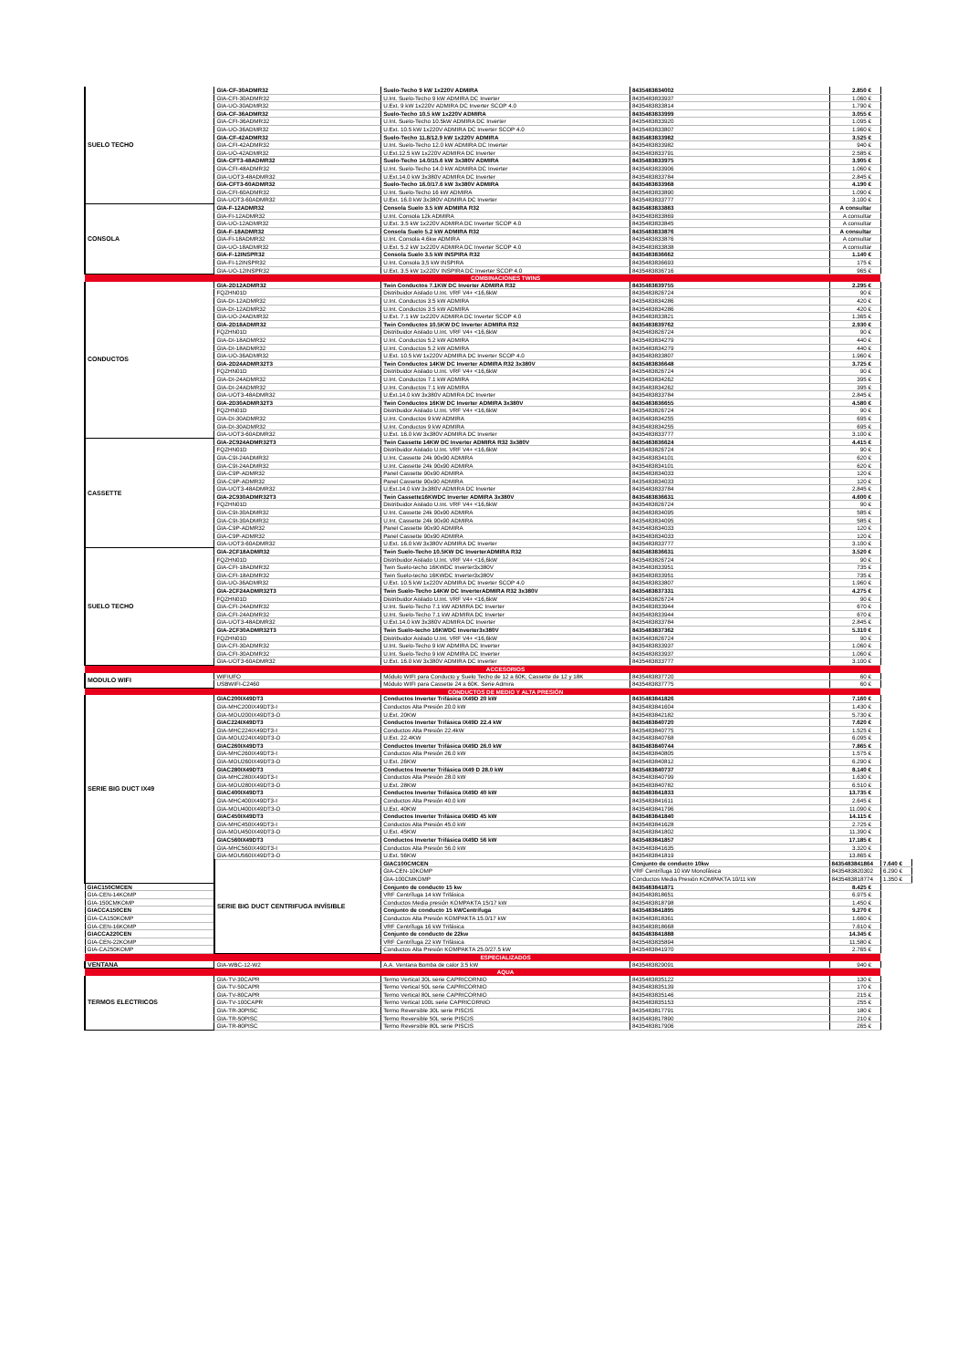| SUELO TECHO | GIA-CF-30ADMR32 | Suelo-Techo 9 kW 1x220V ADMIRA | 8435483834002 | 2.850 € | |
| | GIA-CFI-30ADMR32 | U.Int. Suelo-Techo 9 kW ADMIRA DC Inverter | 8435483833937 | 1.060 € | |
| | GIA-UO-30ADMR32 | U.Ext. 9 kW 1x220V ADMIRA DC Inverter SCOP 4.0 | 8435483833814 | 1.790 € | |
| | GIA-CF-36ADMR32 | Suelo-Techo 10.5 kW 1x220V ADMIRA | 8435483833999 | 3.055 € | |
| | GIA-CFI-36ADMR32 | U.Int. Suelo-Techo 10.5kW ADMIRA DC Inverter | 8435483833920 | 1.095 € | |
| | GIA-UO-36ADMR32 | U.Ext. 10.5 kW 1x220V ADMIRA DC Inverter SCOP 4.0 | 8435483833807 | 1.960 € | |
| | GIA-CF-42ADMR32 | Suelo-Techo 11.8/12.9 kW 1x220V ADMIRA | 8435483833982 | 3.525 € | |
| | GIA-CFI-42ADMR32 | U.Int. Suelo-Techo 12.0 kW ADMIRA DC Inverter | 8435483833982 | 940 € | |
| | GIA-UO-42ADMR32 | U.Ext.12.5 kW 1x220V ADMIRA DC Inverter | 8435483833791 | 2.585 € | |
| | GIA-CFT3-48ADMR32 | Suelo-Techo 14.0/15.6 kW 3x380V ADMIRA | 8435483833975 | 3.905 € | |
| | GIA-CFI-48ADMR32 | U.Int. Suelo-Techo 14.0 kW ADMIRA DC Inverter | 8435483833906 | 1.060 € | |
| | GIA-UOT3-48ADMR32 | U.Ext.14.0 kW 3x380V ADMIRA DC Inverter | 8435483833784 | 2.845 € | |
| | GIA-CFT3-60ADMR32 | Suelo-Techo 16.0/17.6 kW 3x380V ADMIRA | 8435483833968 | 4.190 € | |
| | GIA-CFI-60ADMR32 | U.Int. Suelo-Techo 16 kW ADMIRA | 8435483833890 | 1.090 € | |
| | GIA-UOT3-60ADMR32 | U.Ext. 16.0 kW 3x380V ADMIRA DC Inverter | 8435483833777 | 3.100 € | |
| CONSOLA | GIA-F-12ADMR32 | Consola Suelo 3.5 kW ADMIRA R32 | 8435483833883 | A consultar | |
| | GIA-FI-12ADMR32 | U.Int. Consola 12k ADMIRA | 8435483833869 | A consultar | |
| | GIA-UO-12ADMR32 | U.Ext. 3.5 kW 1x220V ADMIRA DC Inverter SCOP 4.0 | 8435483833845 | A consultar | |
| | GIA-F-18ADMR32 | Consola Suelo 5.2 kW ADMIRA R32 | 8435483833876 | A consultar | |
| | GIA-FI-18ADMR32 | U.Int. Consola 4.6kw ADMIRA | 8435483833876 | A consultar | |
| | GIA-UO-18ADMR32 | U.Ext. 5.2 kW 1x220V ADMIRA DC Inverter SCOP 4.0 | 8435483833838 | A consultar | |
| | GIA-F-12INSPR32 | Consola Suelo 3.5 kW INSPIRA R32 | 8435483836662 | 1.140 € | |
| | GIA-FI-12INSPR32 | U.Int. Consola 3,5 kW INSPIRA | 8435483836693 | 175 € | |
| | GIA-UO-12INSPR32 | U.Ext. 3.5 kW 1x220V INSPIRA DC Inverter SCOP 4.0 | 8435483836716 | 965 € | |
| | | COMBINACIONES TWINS | | | |
| CONDUCTOS | GIA-2D12ADMR32 | Twin Conductos 7.1KW DC Inverter ADMIRA R32 | 8435483839755 | 2.295 € | |
| | FQZHN01D | Distribuidor Aislado U.Int. VRF V4+ <16,6kW | 8435483826724 | 90 € | |
| | GIA-DI-12ADMR32 | U.Int. Conductos 3.5 kW ADMIRA | 8435483834286 | 420 € | |
| | GIA-DI-12ADMR32 | U.Int. Conductos 3.5 kW ADMIRA | 8435483834286 | 420 € | |
| | GIA-UO-24ADMR32 | U.Ext. 7.1 kW 1x220V ADMIRA DC Inverter SCOP 4.0 | 8435483833821 | 1.365 € | |
| | GIA-2D18ADMR32 | Twin Conductos 10.5KW DC Inverter ADMIRA R32 | 8435483839762 | 2.930 € | |
| | FQZHN01D | Distribuidor Aislado U.Int. VRF V4+ <16,6kW | 8435483826724 | 90 € | |
| | GIA-DI-18ADMR32 | U.Int. Conductos 5.2 kW ADMIRA | 8435483834279 | 440 € | |
| | GIA-DI-18ADMR32 | U.Int. Conductos 5.2 kW ADMIRA | 8435483834279 | 440 € | |
| | GIA-UO-36ADMR32 | U.Ext. 10.5 kW 1x220V ADMIRA DC Inverter SCOP 4.0 | 8435483833807 | 1.960 € | |
| | GIA-2D24ADMR32T3 | Twin Conductos 14KW DC Inverter ADMIRA R32 3x380V | 8435483836648 | 3.725 € | |
| | FQZHN01D | Distribuidor Aislado U.Int. VRF V4+ <16,6kW | 8435483826724 | 90 € | |
| | GIA-DI-24ADMR32 | U.Int. Conductos 7.1 kW ADMIRA | 8435483834262 | 395 € | |
| | GIA-DI-24ADMR32 | U.Int. Conductos 7.1 kW ADMIRA | 8435483834262 | 395 € | |
| | GIA-UOT3-48ADMR32 | U.Ext.14.0 kW 3x380V ADMIRA DC Inverter | 8435483833784 | 2.845 € | |
| | GIA-2D30ADMR32T3 | Twin Conductos 16KW DC Inverter ADMIRA 3x380V | 8435483836655 | 4.580 € | |
| | FQZHN01D | Distribuidor Aislado U.Int. VRF V4+ <16,6kW | 8435483826724 | 90 € | |
| | GIA-DI-30ADMR32 | U.Int. Conductos 9 kW ADMIRA | 8435483834255 | 695 € | |
| | GIA-DI-30ADMR32 | U.Int. Conductos 9 kW ADMIRA | 8435483834255 | 695 € | |
| | GIA-UOT3-60ADMR32 | U.Ext. 16.0 kW 3x380V ADMIRA DC Inverter | 8435483833777 | 3.100 € | |
| CASSETTE | GIA-2C924ADMR32T3 | Twin Cassette 14KW DC Inverter ADMIRA R32 3x380V | 8435483836624 | 4.415 € | |
| | FQZHN01D | Distribuidor Aislado U.Int. VRF V4+ <16,6kW | 8435483826724 | 90 € | |
| | GIA-C9I-24ADMR32 | U.Int. Cassette 24k 90x90 ADMIRA | 8435483834101 | 620 € | |
| | GIA-C9I-24ADMR32 | U.Int. Cassette 24k 90x90 ADMIRA | 8435483834101 | 620 € | |
| | GIA-C9P-ADMR32 | Panel Cassette 90x90 ADMIRA | 8435483834033 | 120 € | |
| | GIA-C9P-ADMR32 | Panel Cassette 90x90 ADMIRA | 8435483834033 | 120 € | |
| | GIA-UOT3-48ADMR32 | U.Ext.14.0 kW 3x380V ADMIRA DC Inverter | 8435483833784 | 2.845 € | |
| | GIA-2C930ADMR32T3 | Twin Cassette16KWDC Inverter ADMIRA 3x380V | 8435483836631 | 4.600 € | |
| | FQZHN01D | Distribuidor Aislado U.Int. VRF V4+ <16,6kW | 8435483826724 | 90 € | |
| | GIA-C9I-30ADMR32 | U.Int. Cassette 24k 90x90 ADMIRA | 8435483834095 | 585 € | |
| | GIA-C9I-30ADMR32 | U.Int. Cassette 24k 90x90 ADMIRA | 8435483834095 | 585 € | |
| | GIA-C9P-ADMR32 | Panel Cassette 90x90 ADMIRA | 8435483834033 | 120 € | |
| | GIA-C9P-ADMR32 | Panel Cassette 90x90 ADMIRA | 8435483834033 | 120 € | |
| | GIA-UOT3-60ADMR32 | U.Ext. 16.0 kW 3x380V ADMIRA DC Inverter | 8435483833777 | 3.100 € | |
| SUELO TECHO | GIA-2CF18ADMR32 | Twin Suelo-Techo 10.5KW DC InverterADMIRA R32 | 8435483836631 | 3.520 € | |
| | FQZHN01D | Distribuidor Aislado U.Int. VRF V4+ <16,6kW | 8435483826724 | 90 € | |
| | GIA-CFI-18ADMR32 | Twin Suelo-techo 16KWDC Inverter3x380V | 8435483833951 | 735 € | |
| | GIA-CFI-18ADMR32 | Twin Suelo-techo 16KWDC Inverter3x380V | 8435483833951 | 735 € | |
| | GIA-UO-36ADMR32 | U.Ext. 10.5 kW 1x220V ADMIRA DC Inverter SCOP 4.0 | 8435483833807 | 1.960 € | |
| | GIA-2CF24ADMR32T3 | Twin Suelo-Techo 14KW DC InverterADMIRA R32 3x380V | 8435483837331 | 4.275 € | |
| | FQZHN01D | Distribuidor Aislado U.Int. VRF V4+ <16,6kW | 8435483826724 | 90 € | |
| | GIA-CFI-24ADMR32 | U.Int. Suelo-Techo 7.1 kW ADMIRA DC Inverter | 8435483833944 | 670 € | |
| | GIA-CFI-24ADMR32 | U.Int. Suelo-Techo 7.1 kW ADMIRA DC Inverter | 8435483833944 | 670 € | |
| | GIA-UOT3-48ADMR32 | U.Ext.14.0 kW 3x380V ADMIRA DC Inverter | 8435483833784 | 2.845 € | |
| | GIA-2CF30ADMR32T3 | Twin Suelo-techo 16KWDC Inverter3x380V | 8435483837362 | 5.310 € | |
| | FQZHN01D | Distribuidor Aislado U.Int. VRF V4+ <16,6kW | 8435483826724 | 90 € | |
| | GIA-CFI-30ADMR32 | U.Int. Suelo-Techo 9 kW ADMIRA DC Inverter | 8435483833937 | 1.060 € | |
| | GIA-CFI-30ADMR32 | U.Int. Suelo-Techo 9 kW ADMIRA DC Inverter | 8435483833937 | 1.060 € | |
| | GIA-UOT3-60ADMR32 | U.Ext. 16.0 kW 3x380V ADMIRA DC Inverter | 8435483833777 | 3.100 € | |
| | | ACCESORIOS | | | |
| MODULO WIFI | WIFIUFO | Módulo WIFI para Conducto y Suelo Techo de 12 a 60K; Cassette de 12 y 18K | 8435483837720 | 60 € | |
| | USBWIFI-C2460 | Módulo WIFI para Cassette 24 a 60K. Serie Admira | 8435483837775 | 60 € | |
| | | CONDUCTOS DE MEDIO Y ALTA PRESIÓN | | | |
| SERIE BIG DUCT IX49 | GIAC200IX49DT3 | Conductos Inverter Trifásica IX49D 20 kW | 8435483841826 | 7.160 € | |
| | GIA-MHC200IX49DT3-I | Conductos Alta Presión 20.0 kW | 8435483841604 | 1.430 € | |
| | GIA-MOU200IX49DT3-O | U.Ext. 20KW | 8435483842182 | 5.730 € | |
| | GIAC224IX49DT3 | Conductos Inverter Trifásica IX49D 22.4 kW | 8435483840720 | 7.620 € | |
| | GIA-MHC224IX49DT3-I | Conductos Alta Presión 22.4kW | 8435483840775 | 1.525 € | |
| | GIA-MOU224IX49DT3-O | U.Ext. 22.4KW | 8435483840768 | 6.095 € | |
| | GIAC260IX49DT3 | Conductos Inverter Trifásica IX49D 26.0 kW | 8435483840744 | 7.865 € | |
| | GIA-MHC260IX49DT3-I | Conductos Alta Presión 26.0 kW | 8435483840805 | 1.575 € | |
| | GIA-MOU260IX49DT3-O | U.Ext. 26KW | 8435483840812 | 6.290 € | |
| | GIAC280IX49DT3 | Conductos Inverter Trifásica IX49 D 28.0 kW | 8435483840737 | 8.140 € | |
| | GIA-MHC280IX49DT3-I | Conductos Alta Presión 28.0 kW | 8435483840799 | 1.630 € | |
| | GIA-MOU280IX49DT3-O | U.Ext. 28KW | 8435483840782 | 6.510 € | |
| | GIAC400IX49DT3 | Conductos Inverter Trifásica IX49D 40 kW | 8435483841833 | 13.735 € | |
| | GIA-MHC400IX49DT3-I | Conductos Alta Presión 40.0 kW | 8435483841611 | 2.645 € | |
| | GIA-MOU400IX49DT3-O | U.Ext. 40KW | 8435483841796 | 11.090 € | |
| | GIAC450IX49DT3 | Conductos Inverter Trifásica IX49D 45 kW | 8435483841840 | 14.115 € | |
| | GIA-MHC450IX49DT3-I | Conductos Alta Presión 45.0 kW | 8435483841628 | 2.725 € | |
| | GIA-MOU450IX49DT3-O | U.Ext. 45KW | 8435483841802 | 11.390 € | |
| | GIAC560IX49DT3 | Conductos Inverter Trifásica IX49D 56 kW | 8435483841857 | 17.185 € | |
| | GIA-MHC560IX49DT3-I | Conductos Alta Presión 56.0 kW | 8435483841635 | 3.320 € | |
| | GIA-MOU560IX49DT3-O | U.Ext. 56KW | 8435483841819 | 13.865 € | |
| | SERIE BIG DUCT CENTRIFUGA INVÍSIBLE | GIAC100CMCEN | Conjunto de conducto 10kw | 8435483841864 | 7.640 € |
| | | GIA-CEN-10KOMP | VRF Centrífuga 10 kW Monofásica | 8435483820302 | 6.290 € |
| | | GIA-100CMKOMP | Conductos Media Presión KOMPAKTA 10/11 kW | 8435483818774 | 1.350 € |
| GIAC150CMCEN | | Conjunto de conducto 15 kw | 8435483841871 | 8.425 € | |
| GIA-CEN-14KOMP | | VRF Centrífuga 14 kW Trifásica | 8435483818651 | 6.975 € | |
| GIA-150CMKOMP | | Conductos Media presión KOMPAKTA 15/17 kW | 8435483818798 | 1.450 € | |
| GIACCA150CEN | | Conjunto de conducto 15 kWCentrífuga | 8435483841895 | 9.270 € | |
| GIA-CA150KOMP | | Conductos Alta Presión KOMPAKTA 15.0/17 kW | 8435483818361 | 1.660 € | |
| GIA-CEN-16KOMP | | VRF Centrífuga 16 kW Trifásica | 8435483818668 | 7.610 € | |
| GIACCA220CEN | | Conjunto de conducto de 22kw | 8435483841888 | 14.345 € | |
| GIA-CEN-22KOMP | | VRF Centrífuga 22 kW Trifásica | 8435483835894 | 11.580 € | |
| GIA-CA250KOMP | | Conductos Alta Presión KOMPAKTA 25.0/27.5 kW | 8435483841970 | 2.765 € | |
| | | ESPECIALIZADOS | | | |
| VENTANA | GIA-WBC-12-W2 | A.A. Ventana Bomba de calor 3.5 kW | 8435483829091 | 940 € | |
| | | AQUA | | | |
| TERMOS ELECTRICOS | GIA-TV-30CAPR | Termo Vertical 30L serie CAPRICORNIO | 8435483835122 | 130 € | |
| | GIA-TV-50CAPR | Termo Vertical 50L serie CAPRICORNIO | 8435483835139 | 170 € | |
| | GIA-TV-80CAPR | Termo Vertical 80L serie CAPRICORNIO | 8435483835146 | 215 € | |
| | GIA-TV-100CAPR | Termo Vertical 100L serie CAPRICORNIO | 8435483835153 | 255 € | |
| | GIA-TR-30PISC | Termo Reversible 30L serie PISCIS | 8435483817791 | 180 € | |
| | GIA-TR-50PISC | Termo Reversible 50L serie PISCIS | 8435483817890 | 210 € | |
| | GIA-TR-80PISC | Termo Reversible 80L serie PISCIS | 8435483817906 | 265 € | |